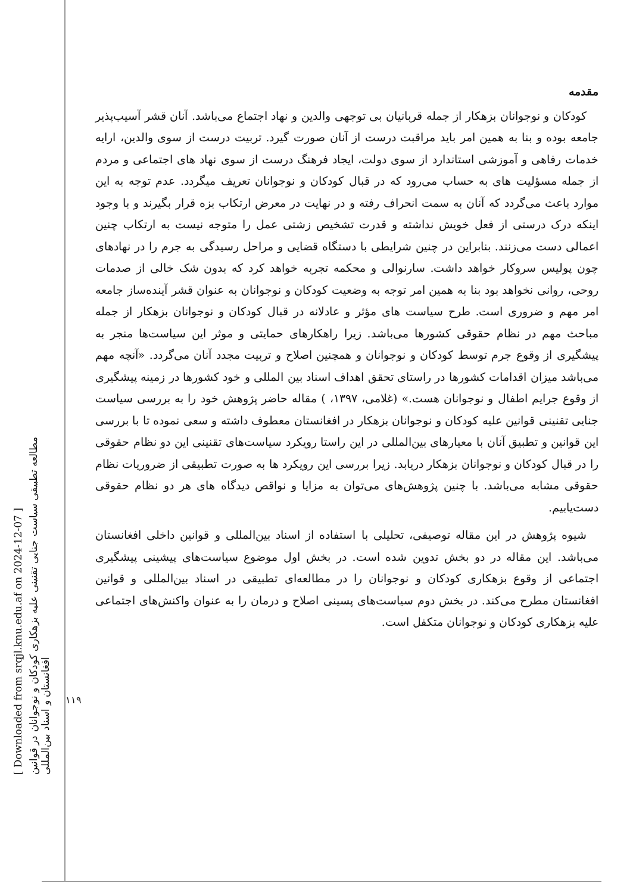[ Downloaded from srqjl.knu.edu.af on 2024-12-07 ]
مطالعه تطبیقی سیاست جنایی تقنینی علیه بزهکاری کودکان و نوجوانان در قوانین افغانستان و اسناد بین‌المللی
۱۱۹
مقدمه
کودکان و نوجوانان بزهکار از جمله قربانیان بی توجهی والدین و نهاد اجتماع می‌باشد. آنان قشر آسیب‌پذیر جامعه بوده و بنا به همین امر باید مراقبت درست از آنان صورت گیرد. تربیت درست از سوی والدین، ارایه خدمات رفاهی و آموزشی استاندارد از سوی دولت، ایجاد فرهنگ درست از سوی نهاد های اجتماعی و مردم از جمله مسؤلیت های به حساب می‌رود که در قبال کودکان و نوجوانان تعریف میگردد. عدم توجه به این موارد باعث می‌گردد که آنان به سمت انحراف رفته و در نهایت در معرض ارتکاب بزه قرار بگیرند و با وجود اینکه درک درستی از فعل خویش نداشته و قدرت تشخیص زشتی عمل را متوجه نیست به ارتکاب چنین اعمالی دست می‌زنند. بنابراین در چنین شرایطی با دستگاه قضایی و مراحل رسیدگی به جرم را در نهادهای چون پولیس سروکار خواهد داشت. سارنوالی و محکمه تجربه خواهد کرد که بدون شک خالی از صدمات روحی، روانی نخواهد بود بنا به همین امر توجه به وضعیت کودکان و نوجوانان به عنوان قشر آینده‌ساز جامعه امر مهم و ضروری است. طرح سیاست های مؤثر و عادلانه در قبال کودکان و نوجوانان بزهکار از جمله مباحث مهم در نظام حقوقی کشورها می‌باشد. زیرا راهکارهای حمایتی و موثر این سیاست‌ها منجر به پیشگیری از وقوع جرم توسط کودکان و نوجوانان و همچنین اصلاح و تربیت مجدد آنان می‌گردد. «آنچه مهم می‌باشد میزان اقدامات کشورها در راستای تحقق اهداف اسناد بین المللی و خود کشورها در زمینه پیشگیری از وقوع جرایم اطفال و نوجوانان هست.» (غلامی، ۱۳۹۷، ) مقاله حاضر پژوهش خود را به بررسی سیاست جنایی تقنینی قوانین علیه کودکان و نوجوانان بزهکار در افغانستان معطوف داشته و سعی نموده تا با بررسی این قوانین و تطبیق آنان با معیارهای بین‌المللی در این راستا رویکرد سیاست‌های تقنینی این دو نظام حقوقی را در قبال کودکان و نوجوانان بزهکار دریابد. زیرا بررسی این رویکرد ها به صورت تطبیقی از ضروریات نظام حقوقی مشابه می‌باشد. با چنین پژوهش‌های می‌توان به مزایا و نواقص دیدگاه های هر دو نظام حقوقی دست‌یابیم.
شیوه پژوهش در این مقاله توصیفی، تحلیلی با استفاده از اسناد بین‌المللی و قوانین داخلی افغانستان می‌باشد. این مقاله در دو بخش تدوین شده است. در بخش اول موضوع سیاست‌های پیشینی پیشگیری اجتماعی از وقوع بزهکاری کودکان و نوجوانان را در مطالعه‌ای تطبیقی در اسناد بین‌المللی و قوانین افغانستان مطرح می‌کند. در بخش دوم سیاست‌های پسینی اصلاح و درمان را به عنوان واکنش‌های اجتماعی علیه بزهکاری کودکان و نوجوانان متکفل است.